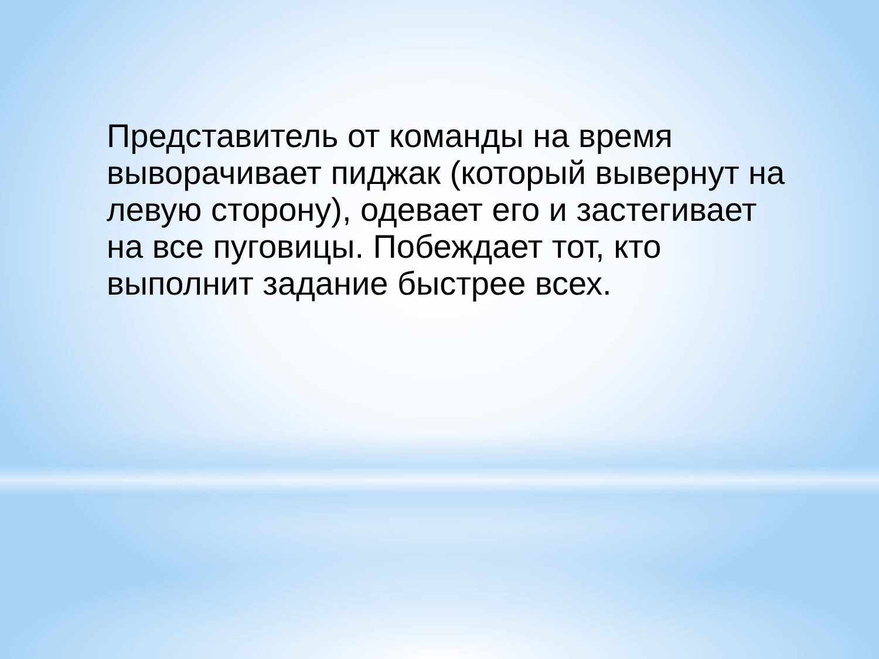Представитель от команды на время выворачивает пиджак (который вывернут на левую сторону), одевает его и застегивает на все пуговицы. Побеждает тот, кто выполнит задание быстрее всех.